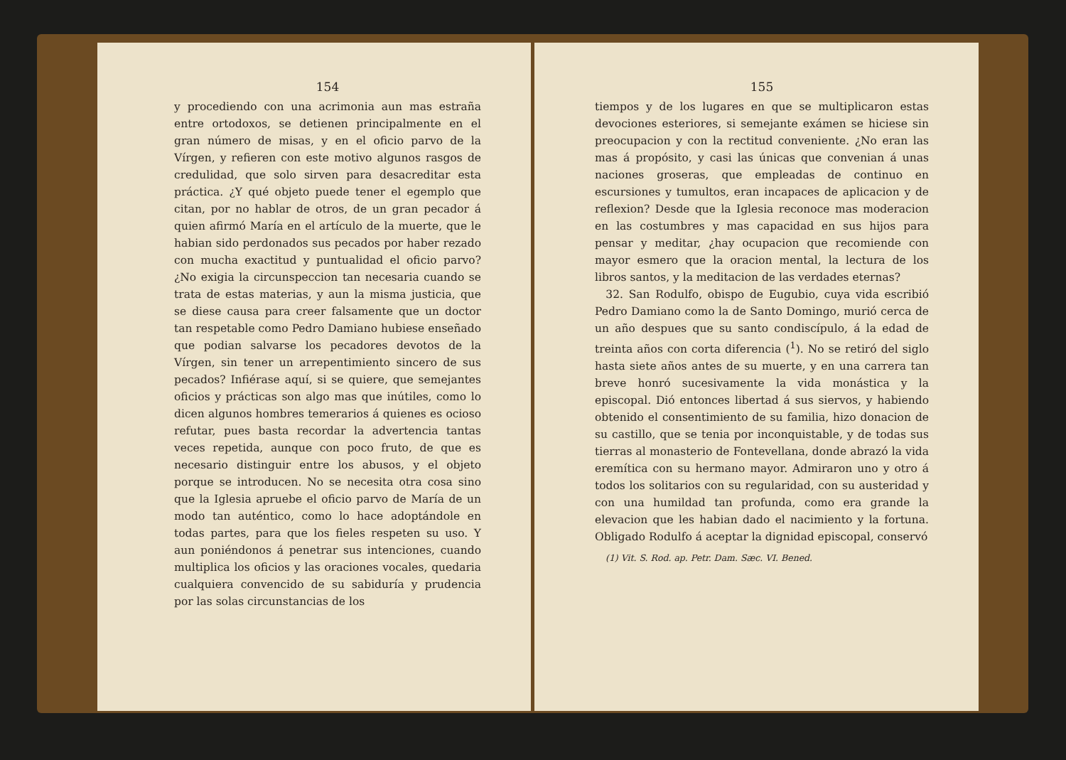154
y procediendo con una acrimonia aun mas estraña entre ortodoxos, se detienen principalmente en el gran número de misas, y en el oficio parvo de la Vírgen, y refieren con este motivo algunos rasgos de credulidad, que solo sirven para desacreditar esta práctica. ¿Y qué objeto puede tener el egemplo que citan, por no hablar de otros, de un gran pecador á quien afirmó María en el artículo de la muerte, que le habian sido perdonados sus pecados por haber rezado con mucha exactitud y puntualidad el oficio parvo? ¿No exigia la circunspeccion tan necesaria cuando se trata de estas materias, y aun la misma justicia, que se diese causa para creer falsamente que un doctor tan respetable como Pedro Damiano hubiese enseñado que podian salvarse los pecadores devotos de la Vírgen, sin tener un arrepentimiento sincero de sus pecados? Infiérase aquí, si se quiere, que semejantes oficios y prácticas son algo mas que inútiles, como lo dicen algunos hombres temerarios á quienes es ocioso refutar, pues basta recordar la advertencia tantas veces repetida, aunque con poco fruto, de que es necesario distinguir entre los abusos, y el objeto porque se introducen. No se necesita otra cosa sino que la Iglesia apruebe el oficio parvo de María de un modo tan auténtico, como lo hace adoptándole en todas partes, para que los fieles respeten su uso. Y aun poniéndonos á penetrar sus intenciones, cuando multiplica los oficios y las oraciones vocales, quedaria cualquiera convencido de su sabiduría y prudencia por las solas circunstancias de los
155
tiempos y de los lugares en que se multiplicaron estas devociones esteriores, si semejante exámen se hiciese sin preocupacion y con la rectitud conveniente. ¿No eran las mas á propósito, y casi las únicas que convenian á unas naciones groseras, que empleadas de continuo en escursiones y tumultos, eran incapaces de aplicacion y de reflexion? Desde que la Iglesia reconoce mas moderacion en las costumbres y mas capacidad en sus hijos para pensar y meditar, ¿hay ocupacion que recomiende con mayor esmero que la oracion mental, la lectura de los libros santos, y la meditacion de las verdades eternas?
32. San Rodulfo, obispo de Eugubio, cuya vida escribió Pedro Damiano como la de Santo Domingo, murió cerca de un año despues que su santo condiscípulo, á la edad de treinta años con corta diferencia (<sup>1</sup>). No se retiró del siglo hasta siete años antes de su muerte, y en una carrera tan breve honró sucesivamente la vida monástica y la episcopal. Dió entonces libertad á sus siervos, y habiendo obtenido el consentimiento de su familia, hizo donacion de su castillo, que se tenia por inconquistable, y de todas sus tierras al monasterio de Fontevellana, donde abrazó la vida eremítica con su hermano mayor. Admiraron uno y otro á todos los solitarios con su regularidad, con su austeridad y con una humildad tan profunda, como era grande la elevacion que les habian dado el nacimiento y la fortuna. Obligado Rodulfo á aceptar la dignidad episcopal, conservó
(1) Vit. S. Rod. ap. Petr. Dam. Sæc. VI. Bened.